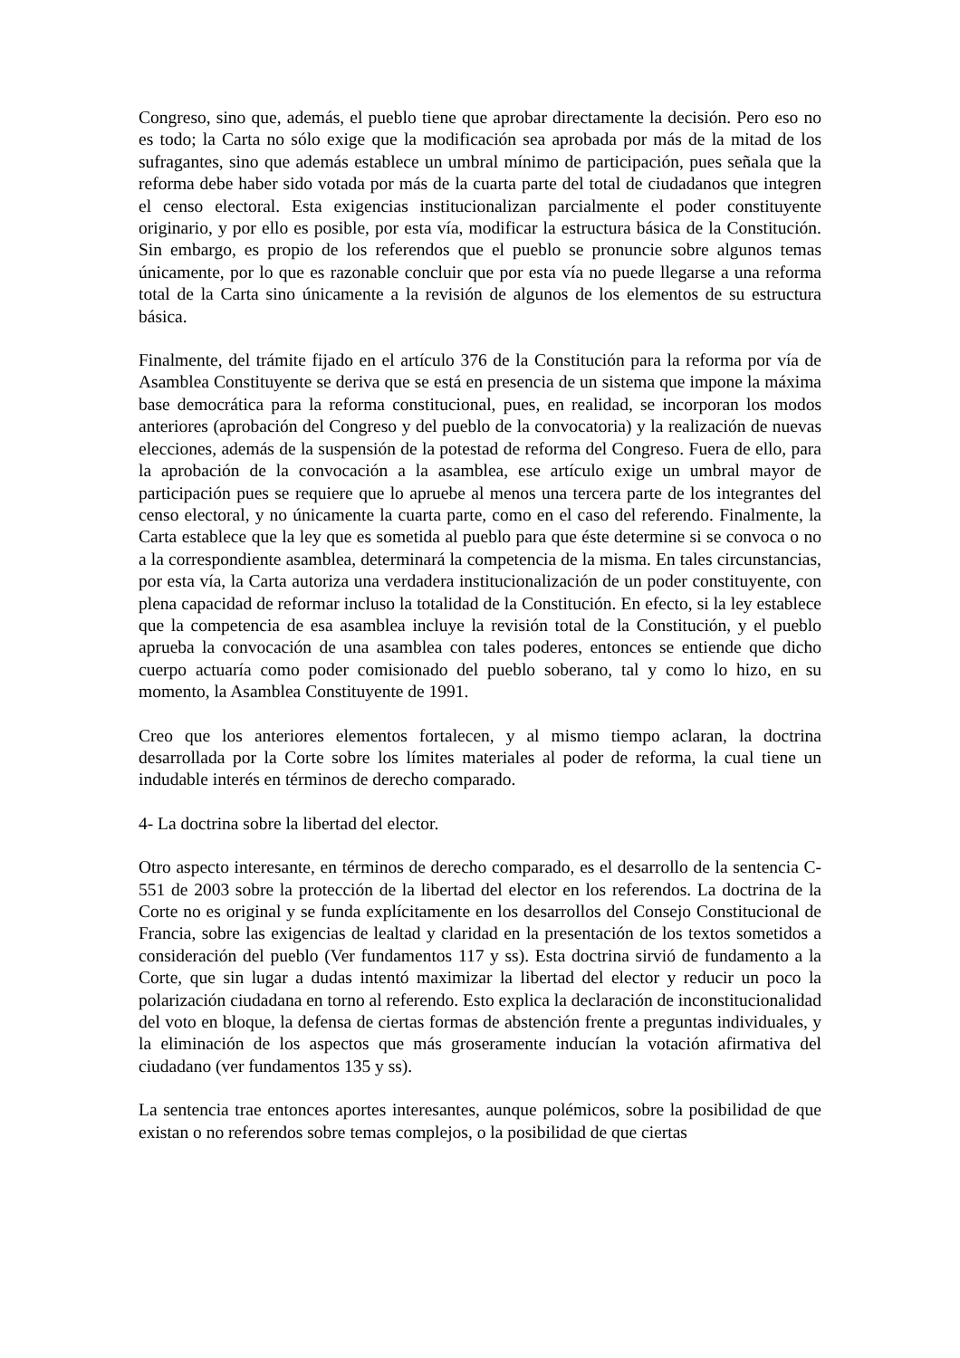Congreso, sino que, además, el pueblo tiene que aprobar directamente la decisión. Pero eso no es todo; la Carta no sólo exige que la modificación sea aprobada por más de la mitad de los sufragantes, sino que además establece un umbral mínimo de participación, pues señala que la reforma debe haber sido votada por más de la cuarta parte del total de ciudadanos que integren el censo electoral. Esta exigencias institucionalizan parcialmente el poder constituyente originario, y por ello es posible, por esta vía, modificar la estructura básica de la Constitución. Sin embargo, es propio de los referendos que el pueblo se pronuncie sobre algunos temas únicamente, por lo que es razonable concluir que por esta vía no puede llegarse a una reforma total de la Carta sino únicamente a la revisión de algunos de los elementos de su estructura básica.
Finalmente, del trámite fijado en el artículo 376 de la Constitución para la reforma por vía de Asamblea Constituyente se deriva que se está en presencia de un sistema que impone la máxima base democrática para la reforma constitucional, pues, en realidad, se incorporan los modos anteriores (aprobación del Congreso y del pueblo de la convocatoria) y la realización de nuevas elecciones, además de la suspensión de la potestad de reforma del Congreso. Fuera de ello, para la aprobación de la convocación a la asamblea, ese artículo exige un umbral mayor de participación pues se requiere que lo apruebe al menos una tercera parte de los integrantes del censo electoral, y no únicamente la cuarta parte, como en el caso del referendo. Finalmente, la Carta establece que la ley que es sometida al pueblo para que éste determine si se convoca o no a la correspondiente asamblea, determinará la competencia de la misma. En tales circunstancias, por esta vía, la Carta autoriza una verdadera institucionalización de un poder constituyente, con plena capacidad de reformar incluso la totalidad de la Constitución. En efecto, si la ley establece que la competencia de esa asamblea incluye la revisión total de la Constitución, y el pueblo aprueba la convocación de una asamblea con tales poderes, entonces se entiende que dicho cuerpo actuaría como poder comisionado del pueblo soberano, tal y como lo hizo, en su momento, la Asamblea Constituyente de 1991.
Creo que los anteriores elementos fortalecen, y al mismo tiempo aclaran, la doctrina desarrollada por la Corte sobre los límites materiales al poder de reforma, la cual tiene un indudable interés en términos de derecho comparado.
4- La doctrina sobre la libertad del elector.
Otro aspecto interesante, en términos de derecho comparado, es el desarrollo de la sentencia C-551 de 2003 sobre la protección de la libertad del elector en los referendos. La doctrina de la Corte no es original y se funda explícitamente en los desarrollos del Consejo Constitucional de Francia, sobre las exigencias de lealtad y claridad en la presentación de los textos sometidos a consideración del pueblo (Ver fundamentos 117 y ss). Esta doctrina sirvió de fundamento a la Corte, que sin lugar a dudas intentó maximizar la libertad del elector y reducir un poco la polarización ciudadana en torno al referendo. Esto explica la declaración de inconstitucionalidad del voto en bloque, la defensa de ciertas formas de abstención frente a preguntas individuales, y la eliminación de los aspectos que más groseramente inducían la votación afirmativa del ciudadano (ver fundamentos 135 y ss).
La sentencia trae entonces aportes interesantes, aunque polémicos, sobre la posibilidad de que existan o no referendos sobre temas complejos, o la posibilidad de que ciertas